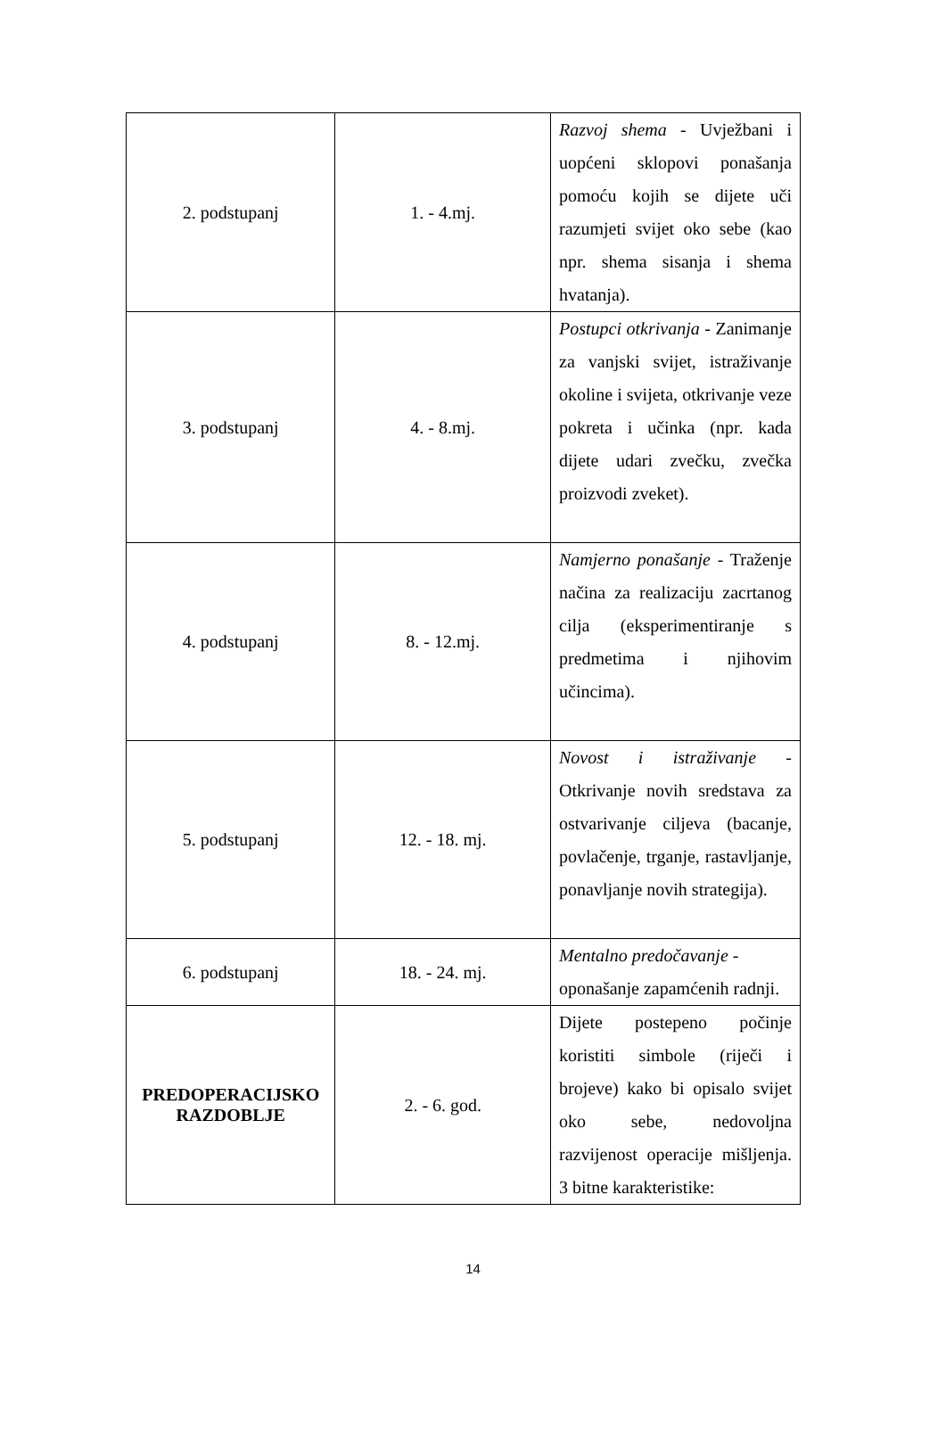| 2. podstupanj | 1. - 4.mj. | Razvoj shema - Uvježbani i uopćeni sklopovi ponašanja pomoću kojih se dijete uči razumjeti svijet oko sebe (kao npr. shema sisanja i shema hvatanja). |
| 3. podstupanj | 4. - 8.mj. | Postupci otkrivanja - Zanimanje za vanjski svijet, istraživanje okoline i svijeta, otkrivanje veze pokreta i učinka (npr. kada dijete udari zvečku, zvečka proizvodi zveket). |
| 4. podstupanj | 8. - 12.mj. | Namjerno ponašanje - Traženje načina za realizaciju zacrtanog cilja (eksperimentiranje s predmetima i njihovim učincima). |
| 5. podstupanj | 12. - 18. mj. | Novost i istraživanje - Otkrivanje novih sredstava za ostvarivanje ciljeva (bacanje, povlačenje, trganje, rastavljanje, ponavljanje novih strategija). |
| 6. podstupanj | 18. - 24. mj. | Mentalno predočavanje - oponašanje zapamćenih radnji. |
| PREDOPERACIJSKO RAZDOBLJE | 2. - 6. god. | Dijete postepeno počinje koristiti simbole (riječi i brojeve) kako bi opisalo svijet oko sebe, nedovoljna razvijenost operacije mišljenja. 3 bitne karakteristike: |
14